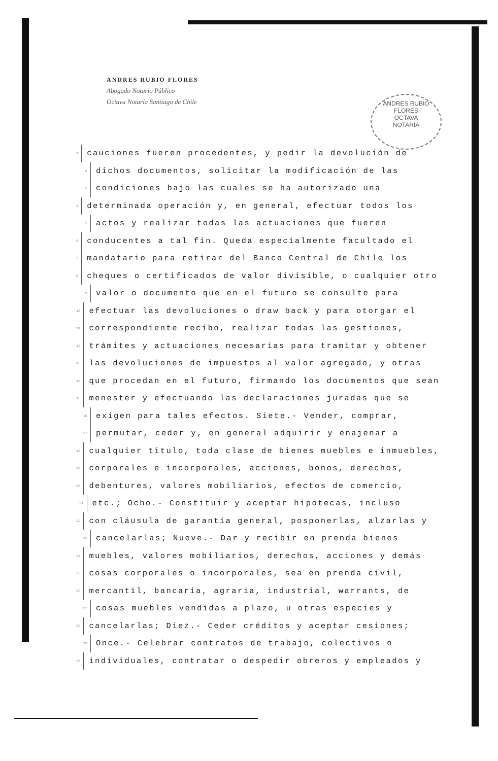ANDRES RUBIO FLORES
Abogado Notario Público
Octava Notaría Santiago de Chile
ANDRES RUBIO FLORES
OCTAVA
NOTARIA
1 cauciones fueren procedentes, y pedir la devolución de
2 dichos documentos, solicitar la modificación de las
3 condiciones bajo las cuales se ha autorizado una
4 determinada operación y, en general, efectuar todos los
5 actos y realizar todas las actuaciones que fueren
6 conducentes a tal fin. Queda especialmente facultado el
7 mandatario para retirar del Banco Central de Chile los
8 cheques o certificados de valor divisible, o cualquier otro
9 valor o documento que en el futuro se consulte para
10 efectuar las devoluciones o draw back y para otorgar el
11 correspondiente recibo, realizar todas las gestiones,
12 trámites y actuaciones necesarias para tramitar y obtener
13 las devoluciones de impuestos al valor agregado, y otras
14 que procedan en el futuro, firmando los documentos que sean
15 menester y efectuando las declaraciones juradas que se
16 exigen para tales efectos. Siete.- Vender, comprar,
17 permutar, ceder y, en general adquirir y enajenar a
18 cualquier titulo, toda clase de bienes muebles e inmuebles,
19 corporales e incorporales, acciones, bonos, derechos,
20 debentures, valores mobiliarios, efectos de comercio,
21 etc.; Ocho.- Constituir y aceptar hipotecas, incluso
22 con cláusula de garantía general, posponerlas, alzarlas y
23 cancelarlas; Nueve.- Dar y recibir en prenda bienes
24 muebles, valores mobiliarios, derechos, acciones y demás
25 cosas corporales o incorporales, sea en prenda civil,
26 mercantil, bancaria, agraria, industrial, warrants, de
27 cosas muebles vendidas a plazo, u otras especies y
28 cancelarlas; Diez.- Ceder créditos y aceptar cesiones;
29 Once.- Celebrar contratos de trabajo, colectivos o
30 individuales, contratar o despedir obreros y empleados y